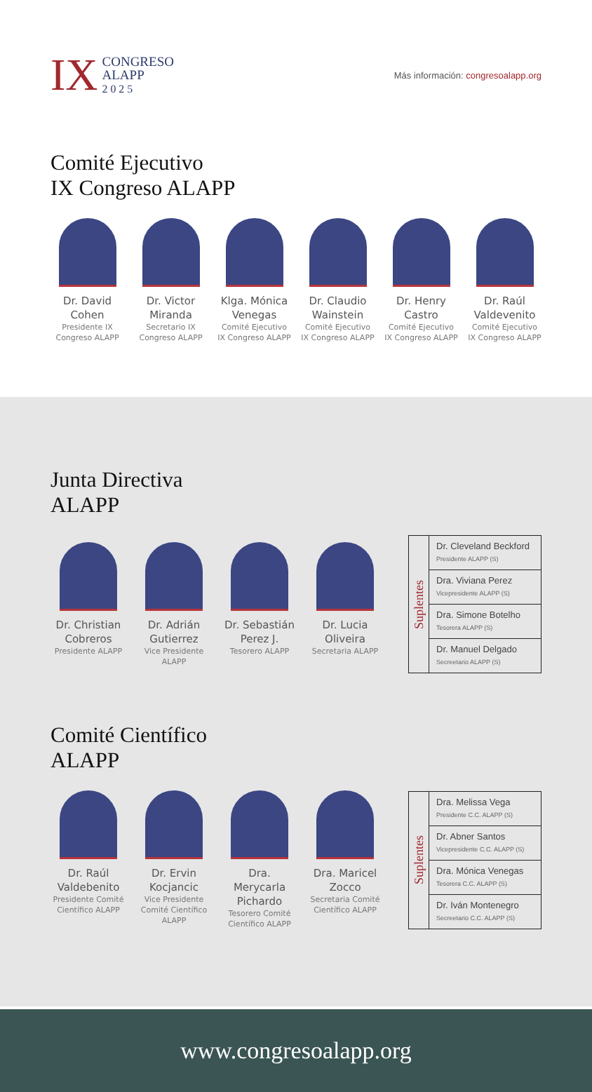IX CONGRESO
ALAPP
2 0 2 5
Más información: congresoalapp.org
Comité Ejecutivo
IX Congreso ALAPP
Dr. David Cohen
Presidente IX Congreso ALAPP
Dr. Victor Miranda
Secretario IX Congreso ALAPP
Klga. Mónica Venegas
Comité Ejecutivo IX Congreso ALAPP
Dr. Claudio Wainstein
Comité Ejecutivo IX Congreso ALAPP
Dr. Henry Castro
Comité Ejecutivo IX Congreso ALAPP
Dr. Raúl Valdevenito
Comité Ejecutivo IX Congreso ALAPP
Junta Directiva
ALAPP
Dr. Christian Cobreros
Presidente ALAPP
Dr. Adrián Gutierrez
Vice Presidente ALAPP
Dr. Sebastián Perez J.
Tesorero ALAPP
Dr. Lucia Oliveira
Secretaria ALAPP
Suplentes
Dr. Cleveland Beckford
Presidente ALAPP (S)
Dra. Viviana Perez
Vicepresidente ALAPP (S)
Dra. Simone Botelho
Tesorera ALAPP (S)
Dr. Manuel Delgado
Secreetario ALAPP (S)
Comité Científico
ALAPP
Dr. Raúl Valdebenito
Presidente Comité Científico ALAPP
Dr. Ervin Kocjancic
Vice Presidente Comité Científico ALAPP
Dra. Merycarla Pichardo
Tesorero Comité Científico ALAPP
Dra. Maricel Zocco
Secretaria Comité Científico ALAPP
Suplentes
Dra. Melissa Vega
Presidente C.C. ALAPP (S)
Dr. Abner Santos
Vicepresidente C.C. ALAPP (S)
Dra. Mónica Venegas
Tesorera C.C. ALAPP (S)
Dr. Iván Montenegro
Secreetario C.C. ALAPP (S)
www.congresoalapp.org